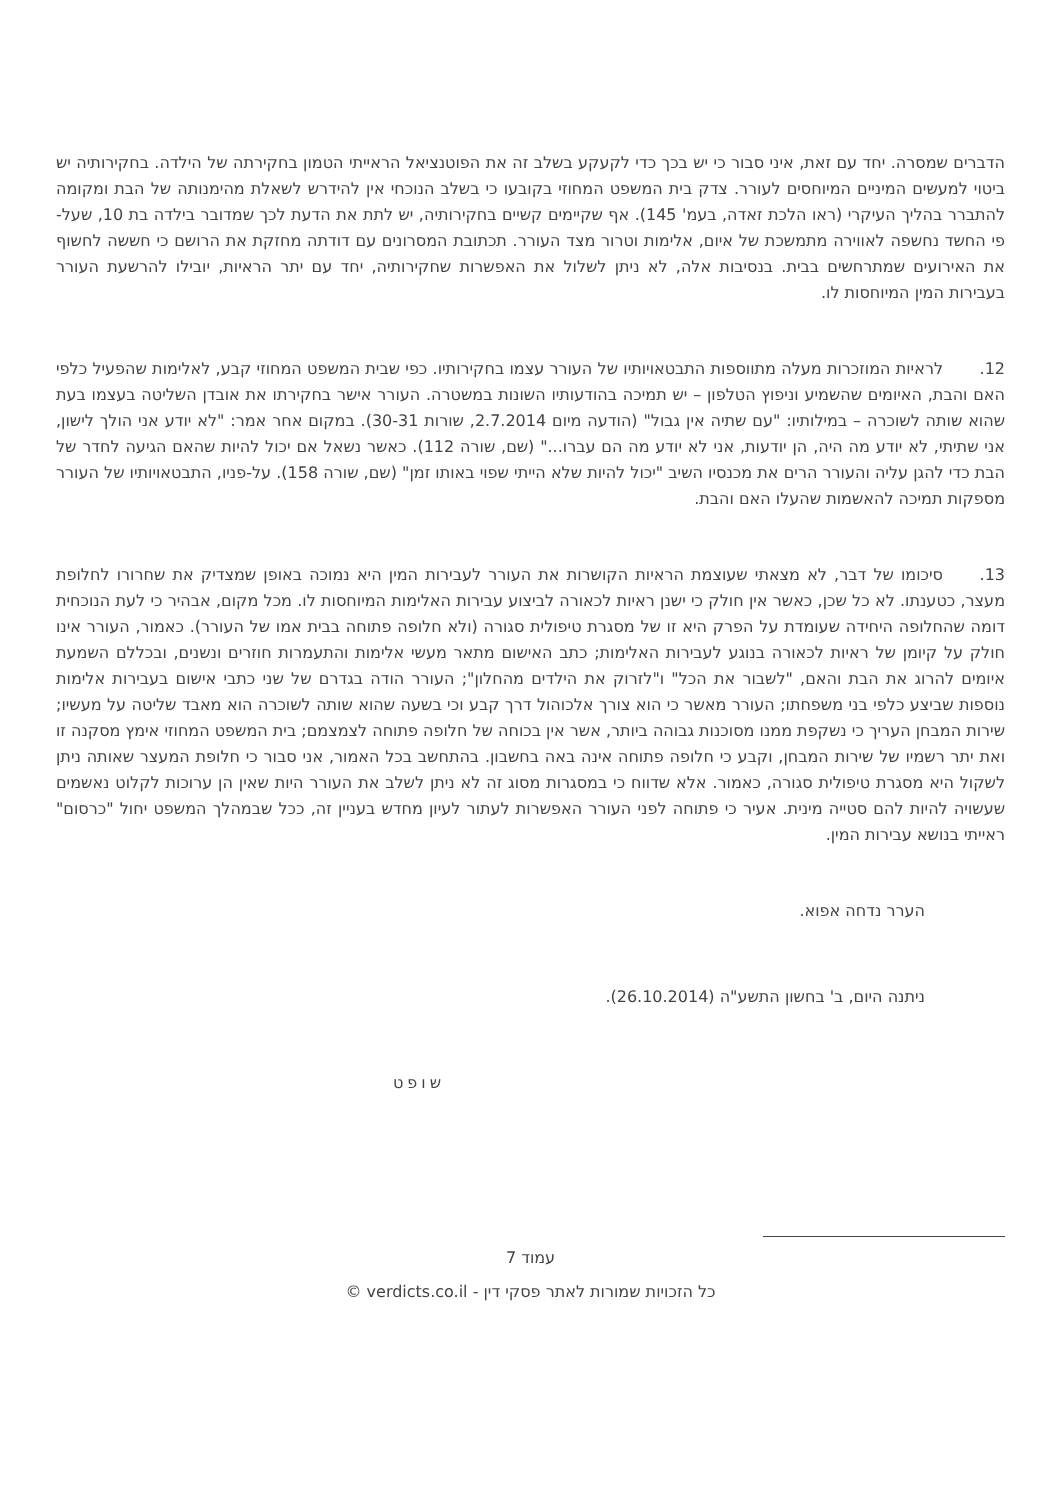הדברים שמסרה. יחד עם זאת, איני סבור כי יש בכך כדי לקעקע בשלב זה את הפוטנציאל הראייתי הטמון בחקירתה של הילדה. בחקירותיה יש ביטוי למעשים המיניים המיוחסים לעורר. צדק בית המשפט המחוזי בקובעו כי בשלב הנוכחי אין להידרש לשאלת מהימנותה של הבת ומקומה להתברר בהליך העיקרי (ראו הלכת זאדה, בעמ' 145). אף שקיימים קשיים בחקירותיה, יש לתת את הדעת לכך שמדובר בילדה בת 10, שעל-פי החשד נחשפה לאווירה מתמשכת של איום, אלימות וטרור מצד העורר. תכתובת המסרונים עם דודתה מחזקת את הרושם כי חששה לחשוף את האירועים שמתרחשים בבית. בנסיבות אלה, לא ניתן לשלול את האפשרות שחקירותיה, יחד עם יתר הראיות, יובילו להרשעת העורר בעבירות המין המיוחסות לו.
12. לראיות המוזכרות מעלה מתווספות התבטאויותיו של העורר עצמו בחקירותיו. כפי שבית המשפט המחוזי קבע, לאלימות שהפעיל כלפי האם והבת, האיומים שהשמיע וניפוץ הטלפון – יש תמיכה בהודעותיו השונות במשטרה. העורר אישר בחקירתו את אובדן השליטה בעצמו בעת שהוא שותה לשוכרה – במילותיו: "עם שתיה אין גבול" (הודעה מיום 2.7.2014, שורות 30-31). במקום אחר אמר: "לא יודע אני הולך לישון, אני שתיתי, לא יודע מה היה, הן יודעות, אני לא יודע מה הם עברו..." (שם, שורה 112). כאשר נשאל אם יכול להיות שהאם הגיעה לחדר של הבת כדי להגן עליה והעורר הרים את מכנסיו השיב "יכול להיות שלא הייתי שפוי באותו זמן" (שם, שורה 158). על-פניו, התבטאויותיו של העורר מספקות תמיכה להאשמות שהעלו האם והבת.
13. סיכומו של דבר, לא מצאתי שעוצמת הראיות הקושרות את העורר לעבירות המין היא נמוכה באופן שמצדיק את שחרורו לחלופת מעצר, כטענתו. לא כל שכן, כאשר אין חולק כי ישנן ראיות לכאורה לביצוע עבירות האלימות המיוחסות לו. מכל מקום, אבהיר כי לעת הנוכחית דומה שהחלופה היחידה שעומדת על הפרק היא זו של מסגרת טיפולית סגורה (ולא חלופה פתוחה בבית אמו של העורר). כאמור, העורר אינו חולק על קיומן של ראיות לכאורה בנוגע לעבירות האלימות; כתב האישום מתאר מעשי אלימות והתעמרות חוזרים ונשנים, ובכללם השמעת איומים להרוג את הבת והאם, "לשבור את הכל" ו"לזרוק את הילדים מהחלון"; העורר הודה בגדרם של שני כתבי אישום בעבירות אלימות נוספות שביצע כלפי בני משפחתו; העורר מאשר כי הוא צורך אלכוהול דרך קבע וכי בשעה שהוא שותה לשוכרה הוא מאבד שליטה על מעשיו; שירות המבחן העריך כי נשקפת ממנו מסוכנות גבוהה ביותר, אשר אין בכוחה של חלופה פתוחה לצמצמם; בית המשפט המחוזי אימץ מסקנה זו ואת יתר רשמיו של שירות המבחן, וקבע כי חלופה פתוחה אינה באה בחשבון. בהתחשב בכל האמור, אני סבור כי חלופת המעצר שאותה ניתן לשקול היא מסגרת טיפולית סגורה, כאמור. אלא שדווח כי במסגרות מסוג זה לא ניתן לשלב את העורר היות שאין הן ערוכות לקלוט נאשמים שעשויה להיות להם סטייה מינית. אעיר כי פתוחה לפני העורר האפשרות לעתור לעיון מחדש בעניין זה, ככל שבמהלך המשפט יחול "כרסום" ראייתי בנושא עבירות המין.
הערר נדחה אפוא.
ניתנה היום, ב' בחשון התשע"ה (26.10.2014).
שופט
עמוד 7
כל הזכויות שמורות לאתר פסקי דין - verdicts.co.il ©